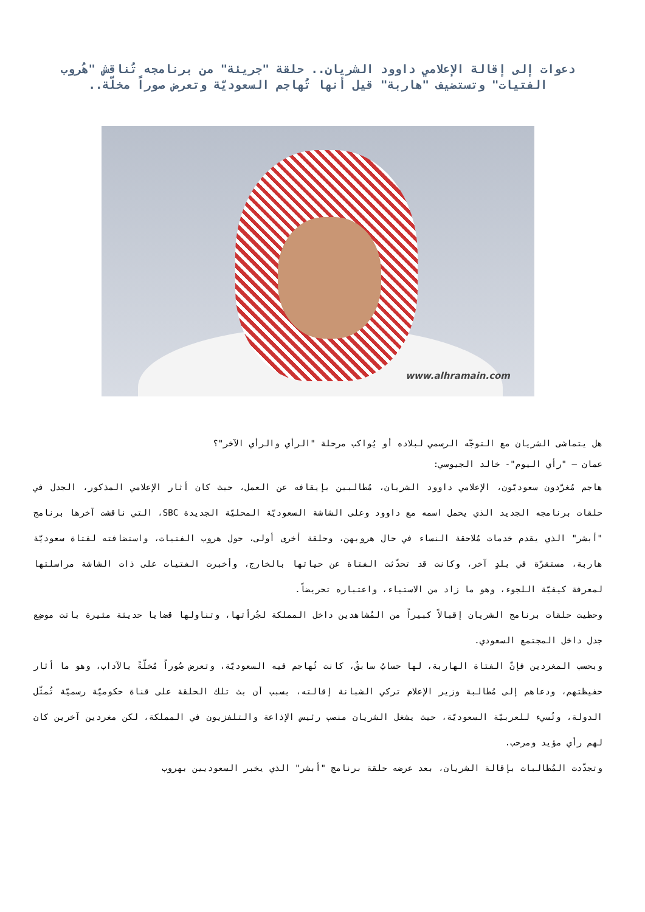دعوات إلى إقالة الإعلامي داوود الشريان.. حلقة "جريئة" من برنامجه تُناقش "هُروب الفتيات" وتستضيف "هاربة" قيل أنها تُهاجم السعوديّة وتعرض صوراً مخلّة..
www.alhramain.com
هل يتماشى الشريان مع التوجّه الرسمي لبلاده أو يُواكب مرحلة "الرأي والرأي الآخر"؟
عمان – "رأي اليوم"- خالد الجيوسي:
هاجم مُغرّدون سعوديّون، الإعلامي داوود الشريان، مُطالبين بإيقافه عن العمل، حيث كان أثار الإعلامي المذكور، الجدل في حلقات برنامجه الجديد الذي يحمل اسمه مع داوود وعلى الشاشة السعوديّة المحليّة الجديدة SBC، التي ناقشت آخرها برنامج "أبشر" الذي يقدم خدمات مُلاحقة النساء في حال هروبهن، وحلقة أخرى أولى، حول هروب الفتيات، واستضافته لفتاة سعوديّة هاربة، مستقرّة في بلدٍ آخر، وكانت قد تحدّثت الفتاة عن حياتها بالخارج، وأخبرت الفتيات على ذات الشاشة مراسلتها لمعرفة كيفيّة اللجوء، وهو ما زاد من الاستياء، واعتباره تحريضاً.
وحظيت حلقات برنامج الشريان إقبالاً كبيراً من المُشاهدين داخل المملكة لجُرأتها، وتناولها قضايا حديثة مثيرة باتت موضِع جدل داخل المجتمع السعودي.
وبحسب المغردين فإنّ الفتاة الهاربة، لها حسابٌ سابقٌ، كانت تُهاجم فيه السعوديّة، وتعرض صُوراً مُخلّةً بالآداب، وهو ما أثار حفيظتهم، ودعاهم إلى مُطالبة وزير الإعلام تركي الشبانة إقالته، بسبب أن بث تلك الحلقة على قناة حكوميّة رسميّة تُمثّل الدولة، وتُسيء للعربيّة السعوديّة، حيث يشغل الشريان منصب رئيس الإذاعة والتلفزيون في المملكة، لكن مغردين آخرين كان لهم رأي مؤيد ومرحب.
وتجدّدت المُطالبات بإقالة الشريان، بعد عرضه حلقة برنامج "أبشر" الذي يخبر السعوديين بهروب